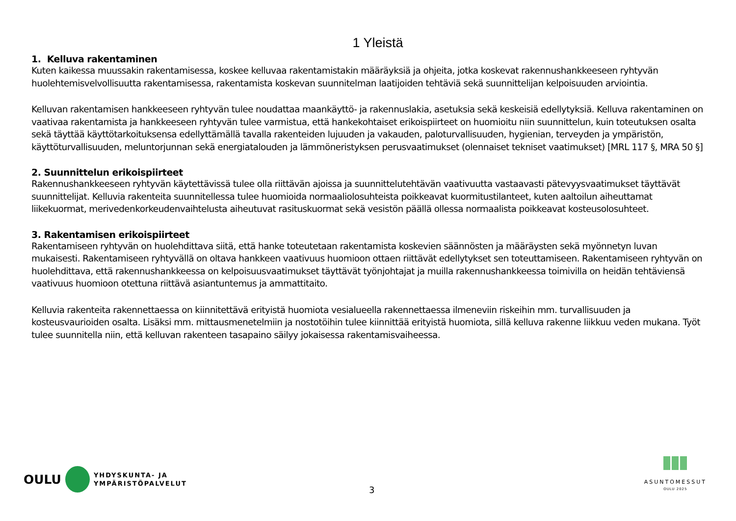1 Yleistä
1. Kelluva rakentaminen
Kuten kaikessa muussakin rakentamisessa, koskee kelluvaa rakentamistakin määräyksiä ja ohjeita, jotka koskevat rakennushankkeeseen ryhtyvän huolehtemisvelvollisuutta rakentamisessa, rakentamista koskevan suunnitelman laatijoiden tehtäviä sekä suunnittelijan kelpoisuuden arviointia.
Kelluvan rakentamisen hankkeeseen ryhtyvän tulee noudattaa maankäyttö- ja rakennuslakia, asetuksia sekä keskeisiä edellytyksiä. Kelluva rakentaminen on vaativaa rakentamista ja hankkeeseen ryhtyvän tulee varmistua, että hankekohtaiset erikoispiirteet on huomioitu niin suunnittelun, kuin toteutuksen osalta sekä täyttää käyttötarkoituksensa edellyttämällä tavalla rakenteiden lujuuden ja vakauden, paloturvallisuuden, hygienian, terveyden ja ympäristön, käyttöturvallisuuden, meluntorjunnan sekä energiatalouden ja lämmöneristyksen perusvaatimukset (olennaiset tekniset vaatimukset) [MRL 117 §, MRA 50 §]
2. Suunnittelun erikoispiirteet
Rakennushankkeeseen ryhtyvän käytettävissä tulee olla riittävän ajoissa ja suunnittelutehtävän vaativuutta vastaavasti pätevyysvaatimukset täyttävät suunnittelijat. Kelluvia rakenteita suunnitellessa tulee huomioida normaaliolosuhteista poikkeavat kuormitustilanteet, kuten aaltoilun aiheuttamat liikekuormat, merivedenkorkeudenvaihtelusta aiheutuvat rasituskuormat sekä vesistön päällä ollessa normaalista poikkeavat kosteusolosuhteet.
3. Rakentamisen erikoispiirteet
Rakentamiseen ryhtyvän on huolehdittava siitä, että hanke toteutetaan rakentamista koskevien säännösten ja määräysten sekä myönnetyn luvan mukaisesti. Rakentamiseen ryhtyvällä on oltava hankkeen vaativuus huomioon ottaen riittävät edellytykset sen toteuttamiseen. Rakentamiseen ryhtyvän on huolehdittava, että rakennushankkeessa on kelpoisuusvaatimukset täyttävät työnjohtajat ja muilla rakennushankkeessa toimivilla on heidän tehtäviensä vaativuus huomioon otettuna riittävä asiantuntemus ja ammattitaito.
Kelluvia rakenteita rakennettaessa on kiinnitettävä erityistä huomiota vesialueella rakennettaessa ilmeneviin riskeihin mm. turvallisuuden ja kosteusvaurioiden osalta. Lisäksi mm. mittausmenetelmiin ja nostotöihin tulee kiinnittää erityistä huomiota, sillä kelluva rakenne liikkuu veden mukana. Työt tulee suunnitella niin, että kelluvan rakenteen tasapaino säilyy jokaisessa rakentamisvaiheessa.
OULU
YHDYSKUNTA- JA
YMPÄRISTÖPALVELUT
3
ASUNTOMESSUT
OULU 2025